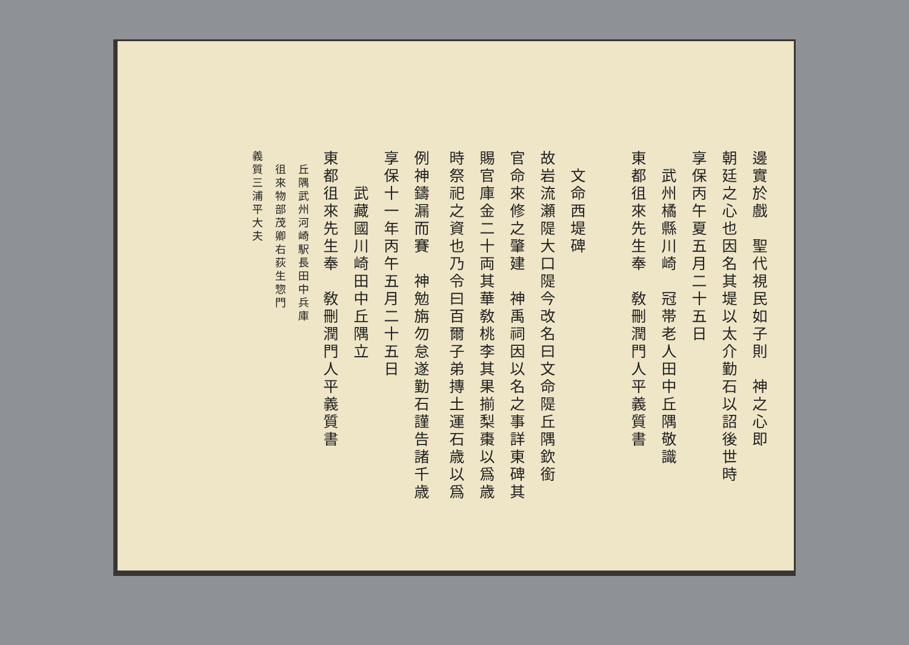邊實於戲　聖代視民如子則　神之心即
朝廷之心也因名其堤以太介勤石以詔後世時
享保丙午夏五月二十五日
　武州橘縣川崎　冠帯老人田中丘隅敬識
東都徂來先生奉　敎刪潤門人平義質書
　文命西堤碑
故岩流瀬隄大口隄今改名曰文命隄丘隅欽銜
官命來修之肇建　神禹祠因以名之事詳東碑其
賜官庫金二十両其華敎桃李其果揃梨棗以爲歳
時祭祀之資也乃令曰百爾子弟摶土運石歳以爲
例神鑄漏而賽　神勉旃勿怠遂勤石謹告諸千歳
享保十一年丙午五月二十五日
　　武藏國川崎田中丘隅立
東都徂來先生奉　敎刪潤門人平義質書
　丘隅武州河崎駅長田中兵庫
　徂來物部茂卿右荻生惣門
義質三浦平大夫